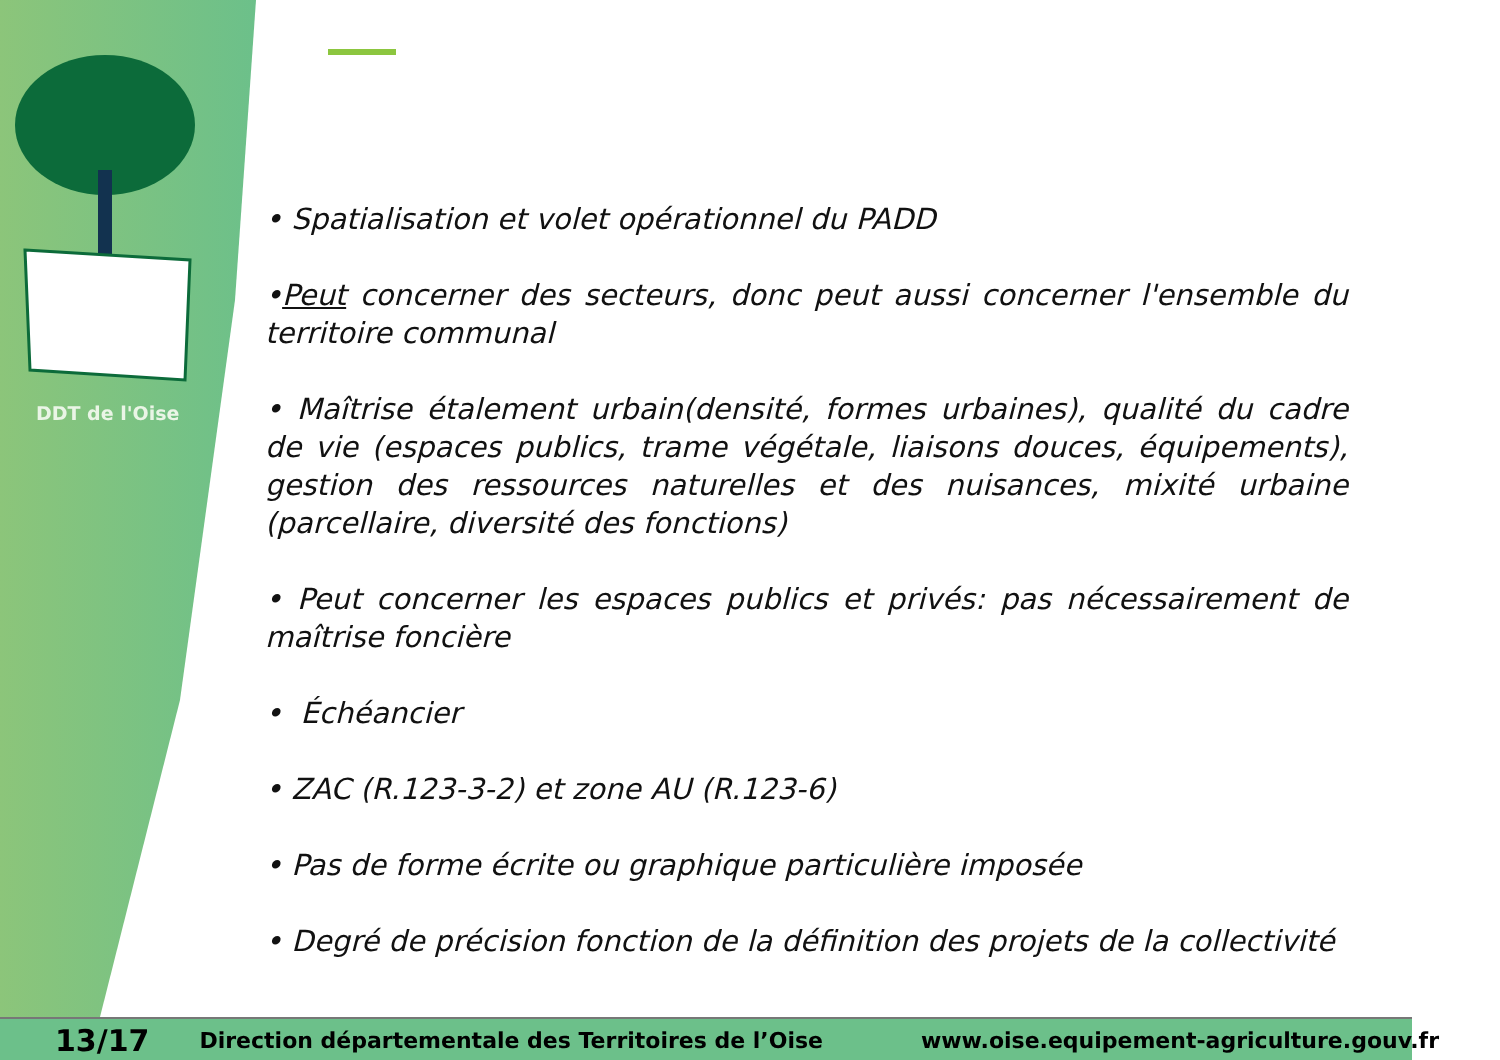DDT de l'Oise
• Spatialisation et volet opérationnel du PADD
•Peut concerner des secteurs, donc peut aussi concerner l'ensemble du territoire communal
• Maîtrise étalement urbain(densité, formes urbaines), qualité du cadre de vie (espaces publics, trame végétale, liaisons douces, équipements), gestion des ressources naturelles et des nuisances, mixité urbaine (parcellaire, diversité des fonctions)
• Peut concerner les espaces publics et privés: pas nécessairement de maîtrise foncière
• Échéancier
• ZAC (R.123-3-2) et zone AU (R.123-6)
• Pas de forme écrite ou graphique particulière imposée
• Degré de précision fonction de la définition des projets de la collectivité
13/17 Direction départementale des Territoires de l’Oise www.oise.equipement-agriculture.gouv.fr